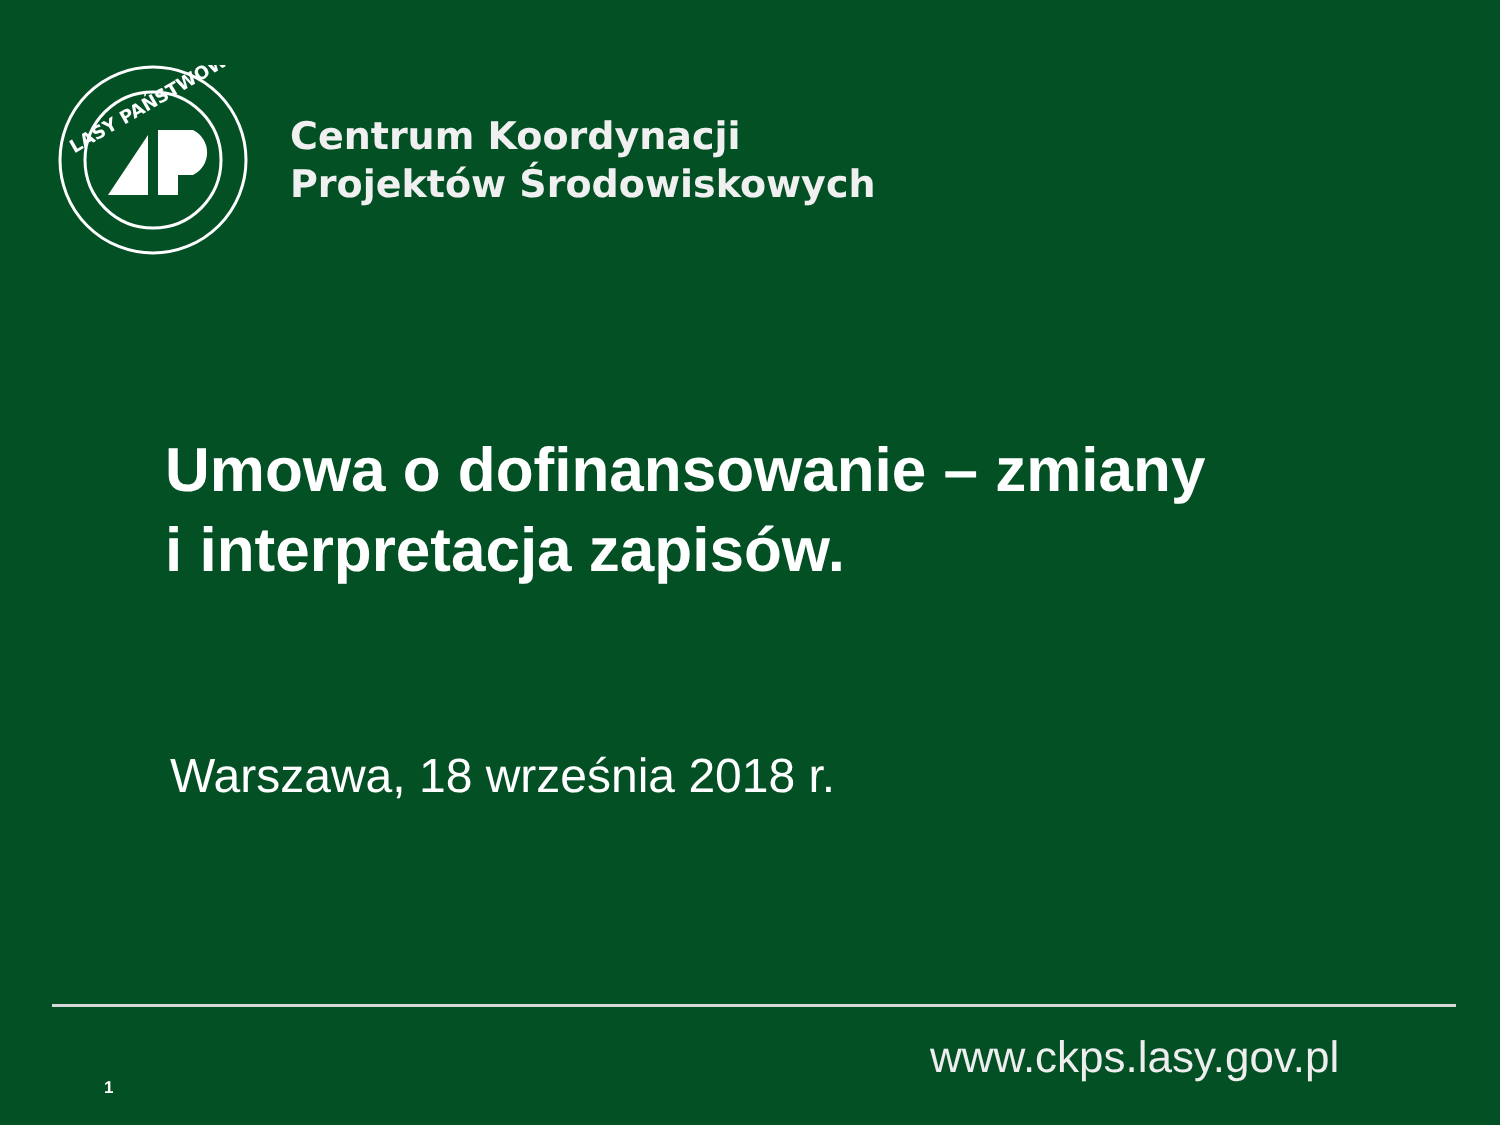LASY PAŃSTWOWE
Centrum Koordynacji
Projektów Środowiskowych
Umowa o dofinansowanie – zmiany
i interpretacja zapisów.
Warszawa, 18 września 2018 r.
www.ckps.lasy.gov.pl
1